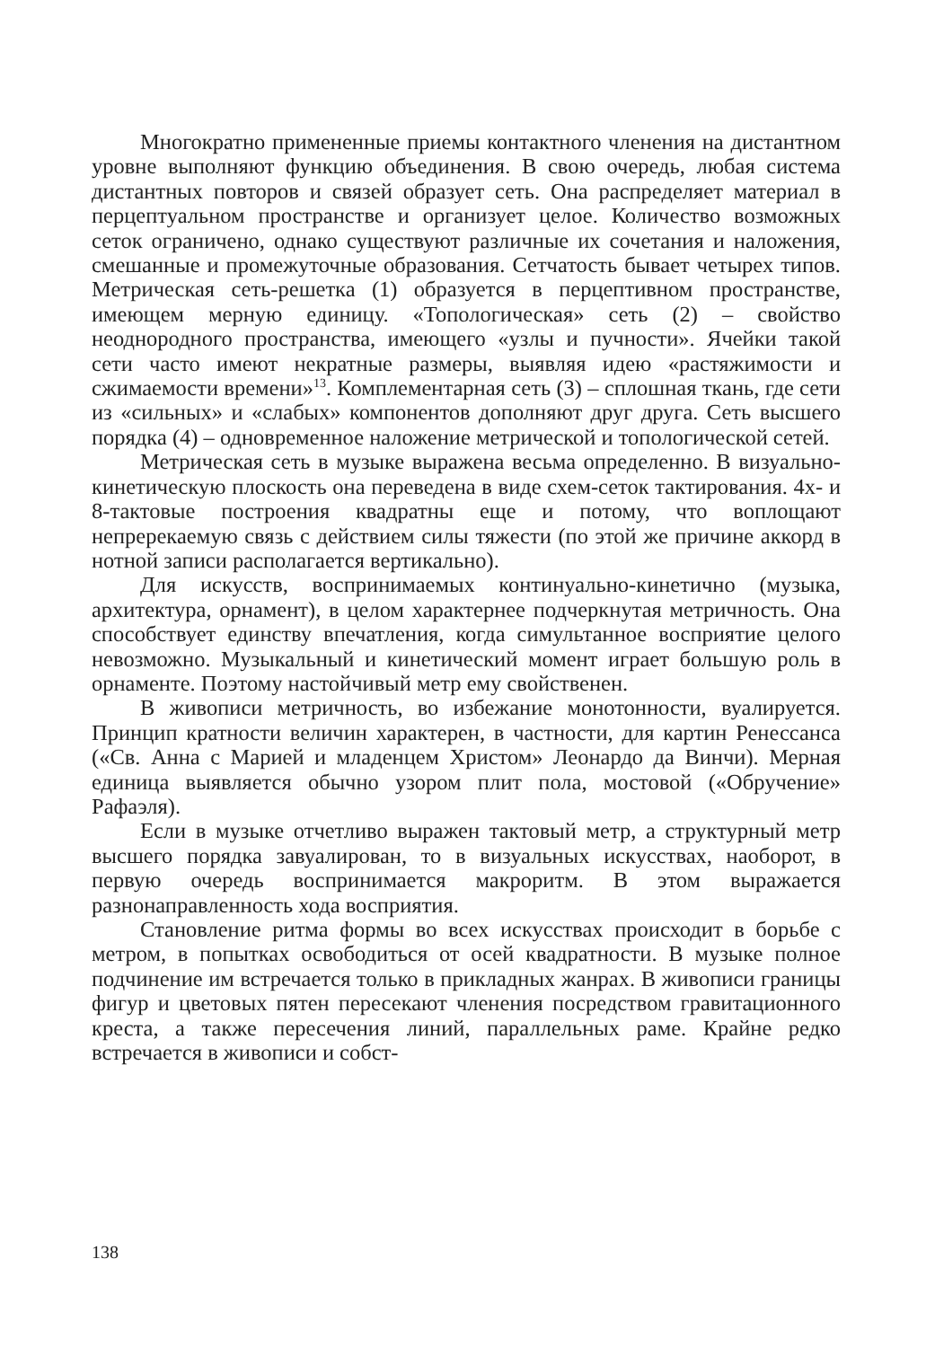Многократно примененные приемы контактного членения на дистантном уровне выполняют функцию объединения. В свою очередь, любая система дистантных повторов и связей образует сеть. Она распределяет материал в перцептуальном пространстве и организует целое. Количество возможных сеток ограничено, однако существуют различные их сочетания и наложения, смешанные и промежуточные образования. Сетчатость бывает четырех типов. Метрическая сеть-решетка (1) образуется в перцептивном пространстве, имеющем мерную единицу. «Топологическая» сеть (2) – свойство неоднородного пространства, имеющего «узлы и пучности». Ячейки такой сети часто имеют некратные размеры, выявляя идею «растяжимости и сжимаемости времени»<sup>13</sup>. Комплементарная сеть (3) – сплошная ткань, где сети из «сильных» и «слабых» компонентов дополняют друг друга. Сеть высшего порядка (4) – одновременное наложение метрической и топологической сетей.
Метрическая сеть в музыке выражена весьма определенно. В визуально-кинетическую плоскость она переведена в виде схем-сеток тактирования. 4х- и 8-тактовые построения квадратны еще и потому, что воплощают непререкаемую связь с действием силы тяжести (по этой же причине аккорд в нотной записи располагается вертикально).
Для искусств, воспринимаемых континуально-кинетично (музыка, архитектура, орнамент), в целом характернее подчеркнутая метричность. Она способствует единству впечатления, когда симультанное восприятие целого невозможно. Музыкальный и кинетический момент играет большую роль в орнаменте. Поэтому настойчивый метр ему свойственен.
В живописи метричность, во избежание монотонности, вуалируется. Принцип кратности величин характерен, в частности, для картин Ренессанса («Св. Анна с Марией и младенцем Христом» Леонардо да Винчи). Мерная единица выявляется обычно узором плит пола, мостовой («Обручение» Рафаэля).
Если в музыке отчетливо выражен тактовый метр, а структурный метр высшего порядка завуалирован, то в визуальных искусствах, наоборот, в первую очередь воспринимается макроритм. В этом выражается разнонаправленность хода восприятия.
Становление ритма формы во всех искусствах происходит в борьбе с метром, в попытках освободиться от осей квадратности. В музыке полное подчинение им встречается только в прикладных жанрах. В живописи границы фигур и цветовых пятен пересекают членения посредством гравитационного креста, а также пересечения линий, параллельных раме. Крайне редко встречается в живописи и собст-
138